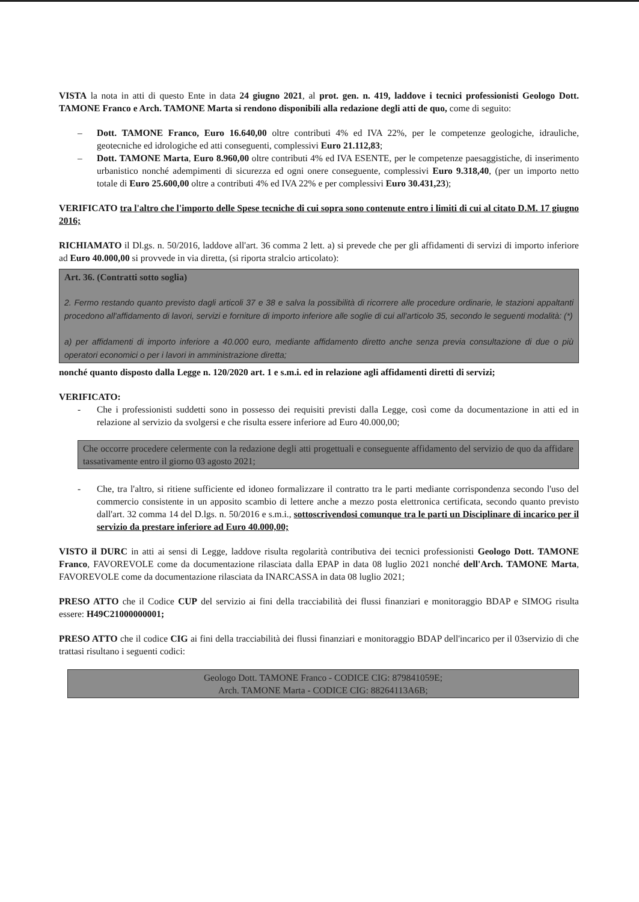VISTA la nota in atti di questo Ente in data 24 giugno 2021, al prot. gen. n. 419, laddove i tecnici professionisti Geologo Dott. TAMONE Franco e Arch. TAMONE Marta si rendono disponibili alla redazione degli atti de quo, come di seguito:
– Dott. TAMONE Franco, Euro 16.640,00 oltre contributi 4% ed IVA 22%, per le competenze geologiche, idrauliche, geotecniche ed idrologiche ed atti conseguenti, complessivi Euro 21.112,83;
– Dott. TAMONE Marta, Euro 8.960,00 oltre contributi 4% ed IVA ESENTE, per le competenze paesaggistiche, di inserimento urbanistico nonché adempimenti di sicurezza ed ogni onere conseguente, complessivi Euro 9.318,40, (per un importo netto totale di Euro 25.600,00 oltre a contributi 4% ed IVA 22% e per complessivi Euro 30.431,23);
VERIFICATO tra l'altro che l'importo delle Spese tecniche di cui sopra sono contenute entro i limiti di cui al citato D.M. 17 giugno 2016;
RICHIAMATO il Dl.gs. n. 50/2016, laddove all'art. 36 comma 2 lett. a) si prevede che per gli affidamenti di servizi di importo inferiore ad Euro 40.000,00 si provvede in via diretta, (si riporta stralcio articolato):
Art. 36. (Contratti sotto soglia)
2. Fermo restando quanto previsto dagli articoli 37 e 38 e salva la possibilità di ricorrere alle procedure ordinarie, le stazioni appaltanti procedono all'affidamento di lavori, servizi e forniture di importo inferiore alle soglie di cui all'articolo 35, secondo le seguenti modalità: (*)
a) per affidamenti di importo inferiore a 40.000 euro, mediante affidamento diretto anche senza previa consultazione di due o più operatori economici o per i lavori in amministrazione diretta;
nonché quanto disposto dalla Legge n. 120/2020 art. 1 e s.m.i. ed in relazione agli affidamenti diretti di servizi;
VERIFICATO:
- Che i professionisti suddetti sono in possesso dei requisiti previsti dalla Legge, così come da documentazione in atti ed in relazione al servizio da svolgersi e che risulta essere inferiore ad Euro 40.000,00;
Che occorre procedere celermente con la redazione degli atti progettuali e conseguente affidamento del servizio de quo da affidare tassativamente entro il giorno 03 agosto 2021;
- Che, tra l'altro, si ritiene sufficiente ed idoneo formalizzare il contratto tra le parti mediante corrispondenza secondo l'uso del commercio consistente in un apposito scambio di lettere anche a mezzo posta elettronica certificata, secondo quanto previsto dall'art. 32 comma 14 del D.lgs. n. 50/2016 e s.m.i., sottoscrivendosi comunque tra le parti un Disciplinare di incarico per il servizio da prestare inferiore ad Euro 40.000,00;
VISTO il DURC in atti ai sensi di Legge, laddove risulta regolarità contributiva dei tecnici professionisti Geologo Dott. TAMONE Franco, FAVOREVOLE come da documentazione rilasciata dalla EPAP in data 08 luglio 2021 nonché dell'Arch. TAMONE Marta, FAVOREVOLE come da documentazione rilasciata da INARCASSA in data 08 luglio 2021;
PRESO ATTO che il Codice CUP del servizio ai fini della tracciabilità dei flussi finanziari e monitoraggio BDAP e SIMOG risulta essere: H49C21000000001;
PRESO ATTO che il codice CIG ai fini della tracciabilità dei flussi finanziari e monitoraggio BDAP dell'incarico per il 03servizio di che trattasi risultano i seguenti codici:
Geologo Dott. TAMONE Franco - CODICE CIG: 879841059E;
Arch. TAMONE Marta - CODICE CIG: 88264113A6B;